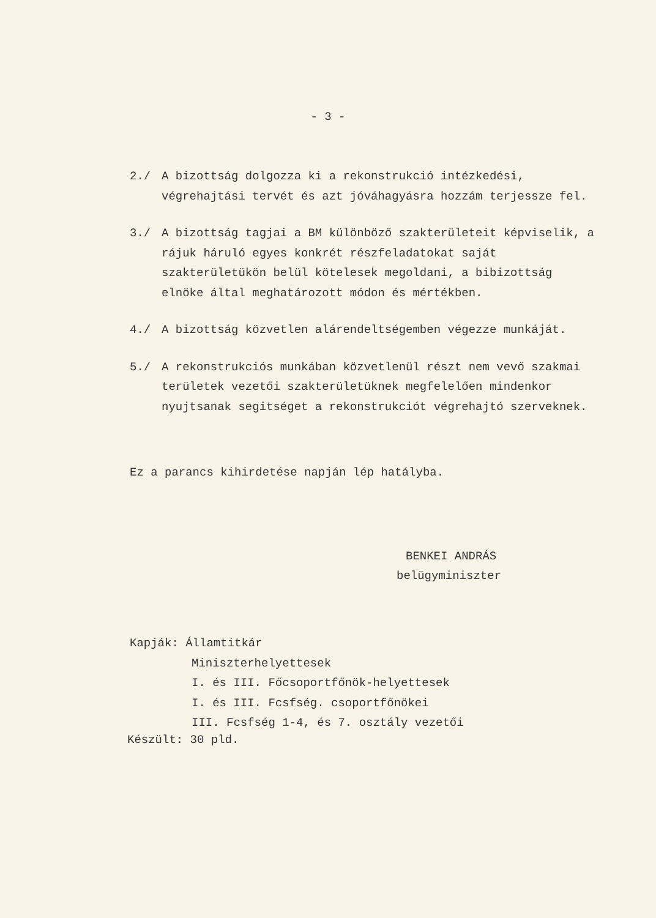- 3 -
2./ A bizottság dolgozza ki a rekonstrukció intézkedési, végrehajtási tervét és azt jóváhagyásra hozzám terjessze fel.
3./ A bizottság tagjai a BM különböző szakterületeit képviselik, a rájuk háruló egyes konkrét részfeladatokat saját szakterületükön belül kötelesek megoldani, a bibizottság elnöke által meghatározott módon és mértékben.
4./ A bizottság közvetlen alárendeltségemben végezze munkáját.
5./ A rekonstrukciós munkában közvetlenül részt nem vevő szakmai területek vezetői szakterületüknek megfelelően mindenkor nyujtsanak segitséget a rekonstrukciót végrehajtó szerveknek.
Ez a parancs kihirdetése napján lép hatályba.
BENKEI ANDRÁS
belügyminiszter
Kapják: Államtitkár
Miniszterhelyettesek
I. és III. Főcsoportfőnök-helyettesek
I. és III. Fcsfség. csoportfőnökei
III. Fcsfség 1-4, és 7. osztály vezetői
Készült: 30 pld.